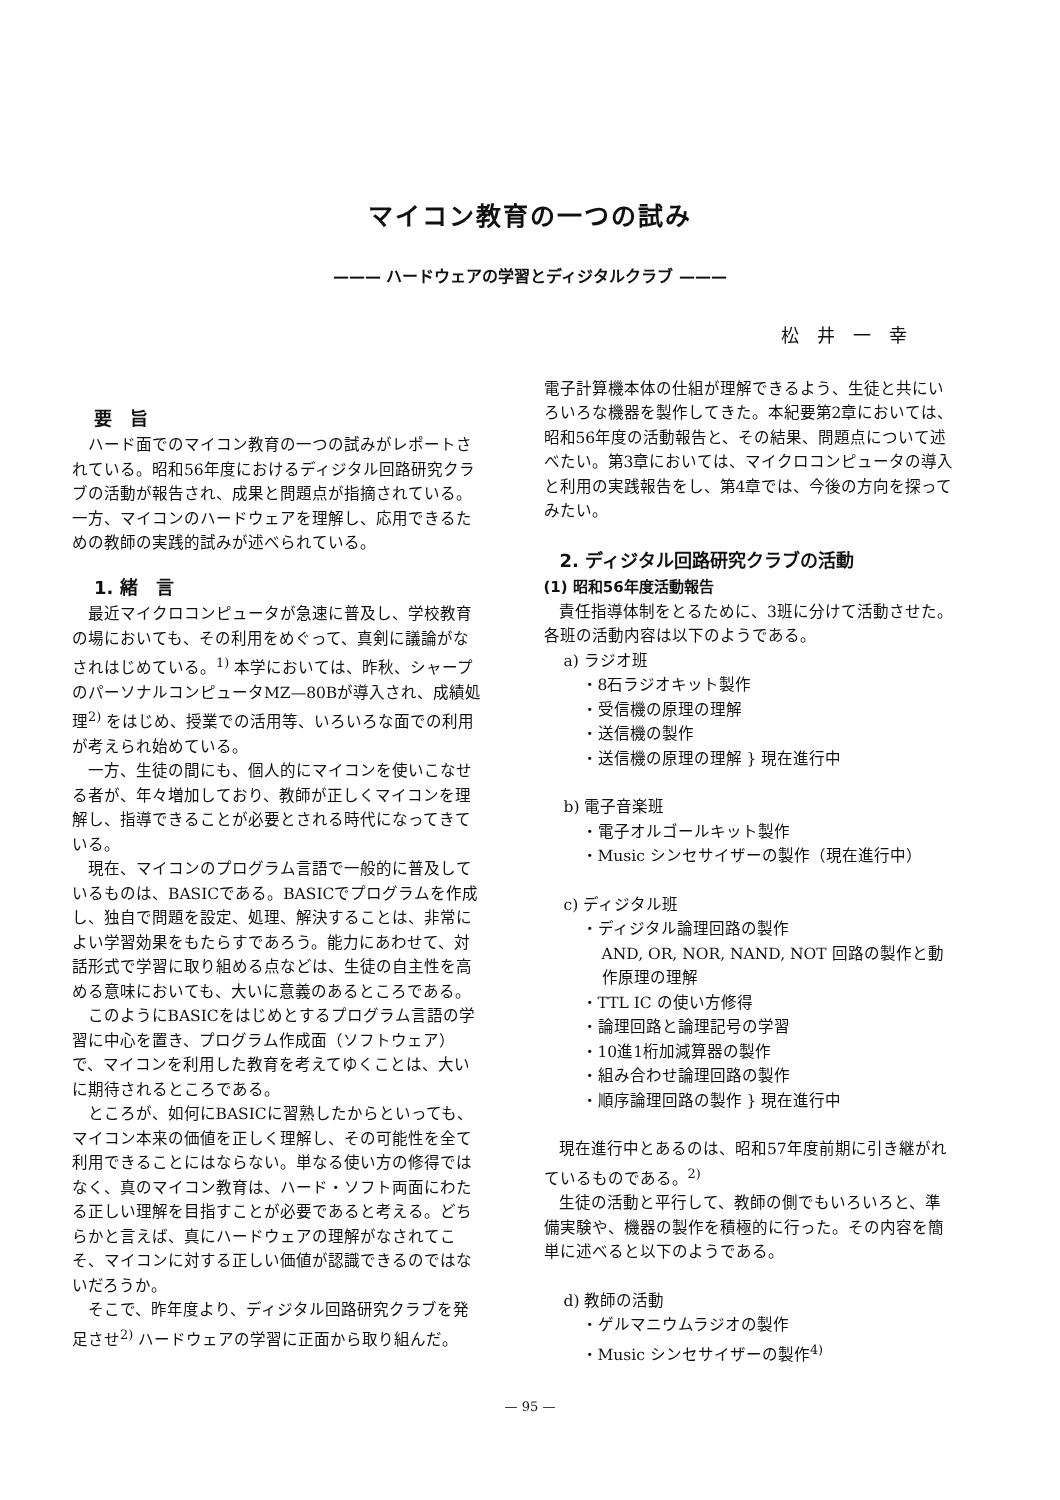マイコン教育の一つの試み
——— ハードウェアの学習とディジタルクラブ ———
松井一幸
要　旨
ハード面でのマイコン教育の一つの試みがレポートされている。昭和56年度におけるディジタル回路研究クラブの活動が報告され、成果と問題点が指摘されている。一方、マイコンのハードウェアを理解し、応用できるための教師の実践的試みが述べられている。
1. 緒　言
最近マイクロコンピュータが急速に普及し、学校教育の場においても、その利用をめぐって、真剣に議論がなされはじめている。<sup>1)</sup> 本学においては、昨秋、シャープのパーソナルコンピュータMZ—80Bが導入され、成績処理<sup>2)</sup> をはじめ、授業での活用等、いろいろな面での利用が考えられ始めている。
一方、生徒の間にも、個人的にマイコンを使いこなせる者が、年々増加しており、教師が正しくマイコンを理解し、指導できることが必要とされる時代になってきている。
現在、マイコンのプログラム言語で一般的に普及しているものは、BASICである。BASICでプログラムを作成し、独自で問題を設定、処理、解決することは、非常によい学習効果をもたらすであろう。能力にあわせて、対話形式で学習に取り組める点などは、生徒の自主性を高める意味においても、大いに意義のあるところである。
このようにBASICをはじめとするプログラム言語の学習に中心を置き、プログラム作成面（ソフトウェア）で、マイコンを利用した教育を考えてゆくことは、大いに期待されるところである。
ところが、如何にBASICに習熟したからといっても、マイコン本来の価値を正しく理解し、その可能性を全て利用できることにはならない。単なる使い方の修得ではなく、真のマイコン教育は、ハード・ソフト両面にわたる正しい理解を目指すことが必要であると考える。どちらかと言えば、真にハードウェアの理解がなされてこそ、マイコンに対する正しい価値が認識できるのではないだろうか。
そこで、昨年度より、ディジタル回路研究クラブを発足させ<sup>2)</sup> ハードウェアの学習に正面から取り組んだ。
電子計算機本体の仕組が理解できるよう、生徒と共にいろいろな機器を製作してきた。本紀要第2章においては、昭和56年度の活動報告と、その結果、問題点について述べたい。第3章においては、マイクロコンピュータの導入と利用の実践報告をし、第4章では、今後の方向を探ってみたい。
2. ディジタル回路研究クラブの活動
(1) 昭和56年度活動報告
責任指導体制をとるために、3班に分けて活動させた。各班の活動内容は以下のようである。
a) ラジオ班
・8石ラジオキット製作
・受信機の原理の理解
・送信機の製作
・送信機の原理の理解 } 現在進行中
b) 電子音楽班
・電子オルゴールキット製作
・Music シンセサイザーの製作（現在進行中）
c) ディジタル班
・ディジタル論理回路の製作
AND, OR, NOR, NAND, NOT 回路の製作と動作原理の理解
・TTL IC の使い方修得
・論理回路と論理記号の学習
・10進1桁加減算器の製作
・組み合わせ論理回路の製作
・順序論理回路の製作 } 現在進行中
現在進行中とあるのは、昭和57年度前期に引き継がれているものである。<sup>2)</sup>
生徒の活動と平行して、教師の側でもいろいろと、準備実験や、機器の製作を積極的に行った。その内容を簡単に述べると以下のようである。
d) 教師の活動
・ゲルマニウムラジオの製作
・Music シンセサイザーの製作<sup>4)</sup>
— 95 —